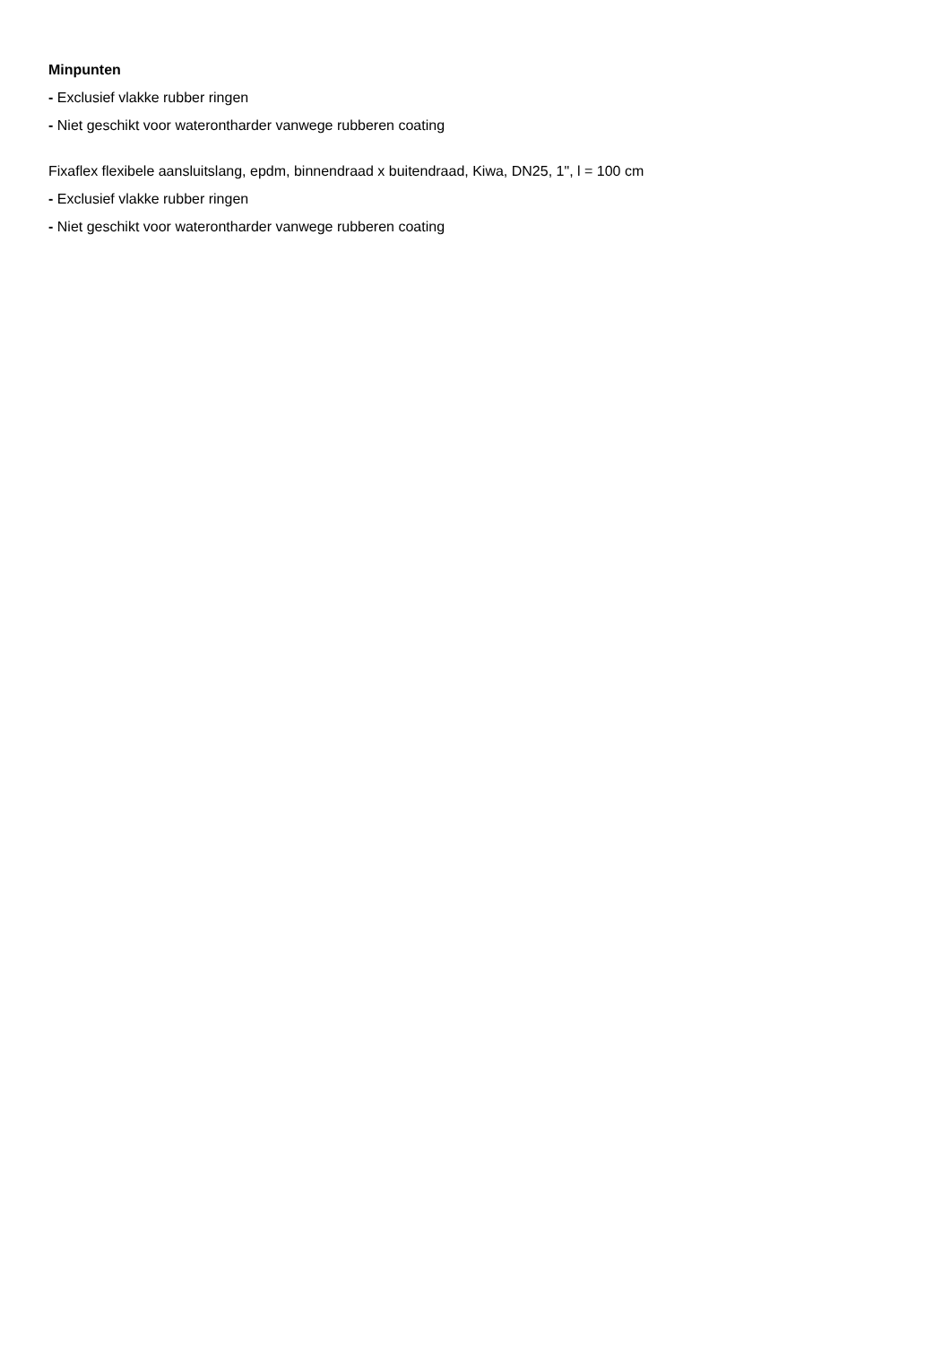Minpunten
- Exclusief vlakke rubber ringen
- Niet geschikt voor waterontharder vanwege rubberen coating
Fixaflex flexibele aansluitslang, epdm, binnendraad x buitendraad, Kiwa, DN25, 1", l = 100 cm
- Exclusief vlakke rubber ringen
- Niet geschikt voor waterontharder vanwege rubberen coating